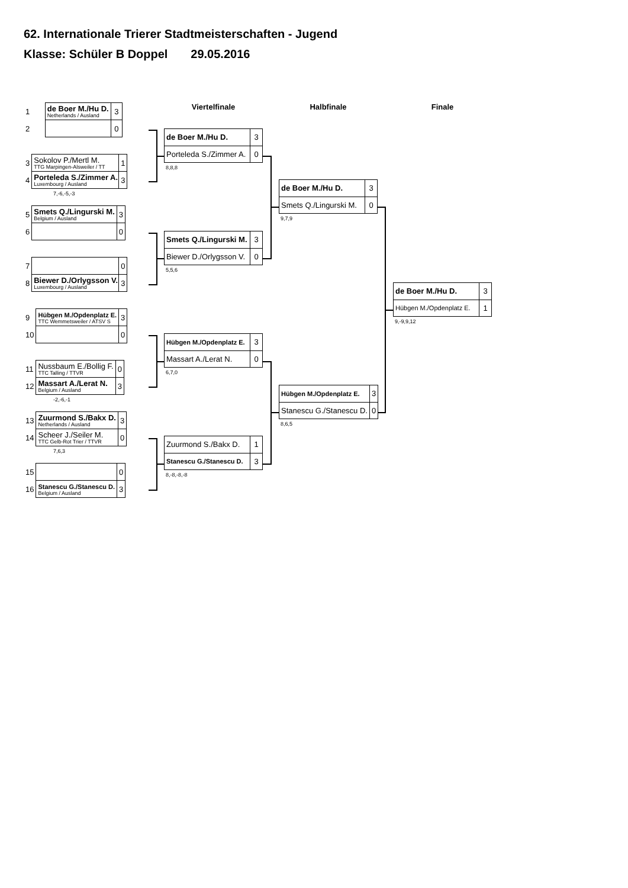62. Internationale Trierer Stadtmeisterschaften - Jugend
Klasse: Schüler B Doppel 29.05.2016
| 1 | de Boer M./Hu D. Netherlands / Ausland | 3 |
| 2 | | 0 |
| 3 | Sokolov P./Mertl M. TTG Marpingen-Alsweiler / TT | 1 |
| 4 | Porteleda S./Zimmer A. Luxembourg / Ausland | 3 |
7,-6,-5,-3
| 5 | Smets Q./Lingurski M. Belgium / Ausland | 3 |
| 6 | | 0 |
| 7 | | 0 |
| 8 | Biewer D./Orlygsson V. Luxembourg / Ausland | 3 |
| 9 | Hübgen M./Opdenplatz E. TTC Wemmetsweiler / ATSV S | 3 |
| 10 | | 0 |
| 11 | Nussbaum E./Bollig F. TTC Talling / TTVR | 0 |
| 12 | Massart A./Lerat N. Belgium / Ausland | 3 |
-2,-6,-1
| 13 | Zuurmond S./Bakx D. Netherlands / Ausland | 3 |
| 14 | Scheer J./Seiler M. TTC Gelb-Rot Trier / TTVR | 0 |
7,6,3
| 15 | | 0 |
| 16 | Stanescu G./Stanescu D. Belgium / Ausland | 3 |
Viertelfinale
| de Boer M./Hu D. | 3 |
| Porteleda S./Zimmer A. | 0 |
8,8,8
| Smets Q./Lingurski M. | 3 |
| Biewer D./Orlygsson V. | 0 |
5,5,6
| Hübgen M./Opdenplatz E. | 3 |
| Massart A./Lerat N. | 0 |
6,7,0
| Zuurmond S./Bakx D. | 1 |
| Stanescu G./Stanescu D. | 3 |
8,-8,-8,-8
Halbfinale
| de Boer M./Hu D. | 3 |
| Smets Q./Lingurski M. | 0 |
9,7,9
| Hübgen M./Opdenplatz E. | 3 |
| Stanescu G./Stanescu D. | 0 |
8,6,5
Finale
| de Boer M./Hu D. | 3 |
| Hübgen M./Opdenplatz E. | 1 |
9,-9,9,12